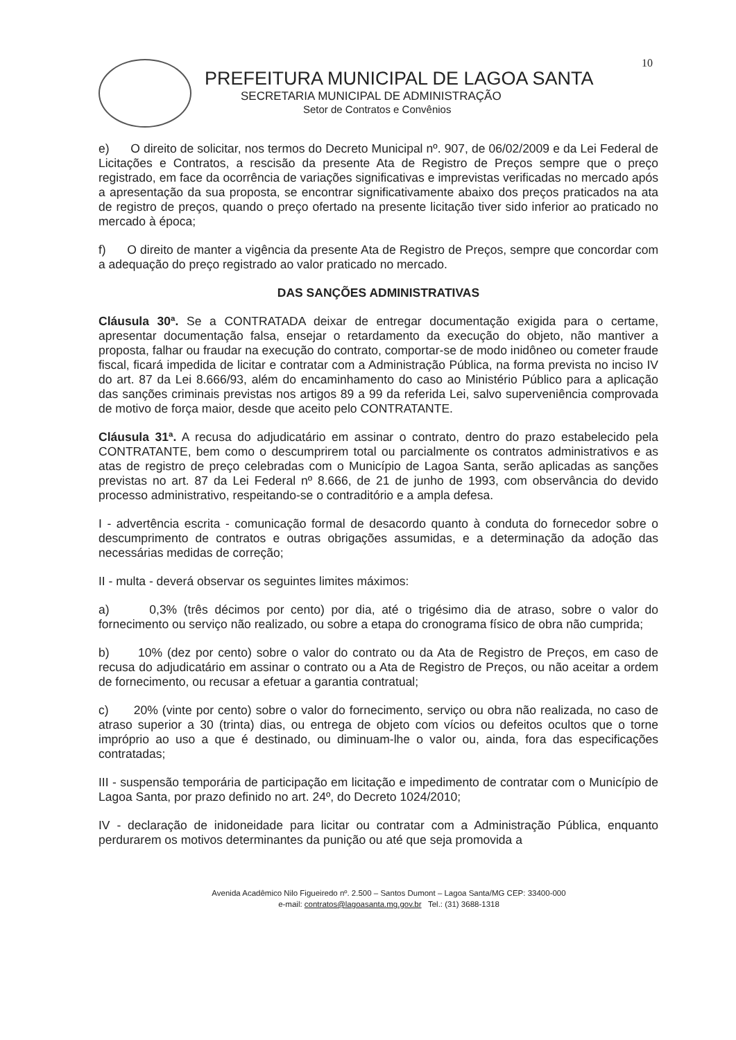10
PREFEITURA MUNICIPAL DE LAGOA SANTA
SECRETARIA MUNICIPAL DE ADMINISTRAÇÃO
Setor de Contratos e Convênios
e) O direito de solicitar, nos termos do Decreto Municipal nº. 907, de 06/02/2009 e da Lei Federal de Licitações e Contratos, a rescisão da presente Ata de Registro de Preços sempre que o preço registrado, em face da ocorrência de variações significativas e imprevistas verificadas no mercado após a apresentação da sua proposta, se encontrar significativamente abaixo dos preços praticados na ata de registro de preços, quando o preço ofertado na presente licitação tiver sido inferior ao praticado no mercado à época;
f) O direito de manter a vigência da presente Ata de Registro de Preços, sempre que concordar com a adequação do preço registrado ao valor praticado no mercado.
DAS SANÇÕES ADMINISTRATIVAS
Cláusula 30ª. Se a CONTRATADA deixar de entregar documentação exigida para o certame, apresentar documentação falsa, ensejar o retardamento da execução do objeto, não mantiver a proposta, falhar ou fraudar na execução do contrato, comportar-se de modo inidôneo ou cometer fraude fiscal, ficará impedida de licitar e contratar com a Administração Pública, na forma prevista no inciso IV do art. 87 da Lei 8.666/93, além do encaminhamento do caso ao Ministério Público para a aplicação das sanções criminais previstas nos artigos 89 a 99 da referida Lei, salvo superveniência comprovada de motivo de força maior, desde que aceito pelo CONTRATANTE.
Cláusula 31ª. A recusa do adjudicatário em assinar o contrato, dentro do prazo estabelecido pela CONTRATANTE, bem como o descumprirem total ou parcialmente os contratos administrativos e as atas de registro de preço celebradas com o Município de Lagoa Santa, serão aplicadas as sanções previstas no art. 87 da Lei Federal nº 8.666, de 21 de junho de 1993, com observância do devido processo administrativo, respeitando-se o contraditório e a ampla defesa.
I - advertência escrita - comunicação formal de desacordo quanto à conduta do fornecedor sobre o descumprimento de contratos e outras obrigações assumidas, e a determinação da adoção das necessárias medidas de correção;
II - multa - deverá observar os seguintes limites máximos:
a) 0,3% (três décimos por cento) por dia, até o trigésimo dia de atraso, sobre o valor do fornecimento ou serviço não realizado, ou sobre a etapa do cronograma físico de obra não cumprida;
b) 10% (dez por cento) sobre o valor do contrato ou da Ata de Registro de Preços, em caso de recusa do adjudicatário em assinar o contrato ou a Ata de Registro de Preços, ou não aceitar a ordem de fornecimento, ou recusar a efetuar a garantia contratual;
c) 20% (vinte por cento) sobre o valor do fornecimento, serviço ou obra não realizada, no caso de atraso superior a 30 (trinta) dias, ou entrega de objeto com vícios ou defeitos ocultos que o torne impróprio ao uso a que é destinado, ou diminuam-lhe o valor ou, ainda, fora das especificações contratadas;
III - suspensão temporária de participação em licitação e impedimento de contratar com o Município de Lagoa Santa, por prazo definido no art. 24º, do Decreto 1024/2010;
IV - declaração de inidoneidade para licitar ou contratar com a Administração Pública, enquanto perdurarem os motivos determinantes da punição ou até que seja promovida a
Avenida Acadêmico Nilo Figueiredo nº. 2.500 – Santos Dumont – Lagoa Santa/MG CEP: 33400-000
e-mail: contratos@lagoasanta.mg.gov.br Tel.: (31) 3688-1318